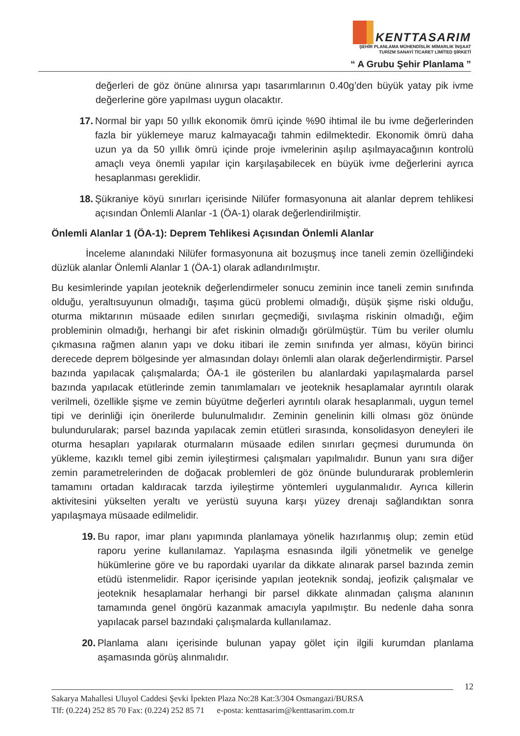KENTTASARIM
ŞEHİR PLANLAMA MÜHENDİSLİK MİMARLIK İNŞAAT
TURİZM SANAYİ TİCARET LİMİTED ŞİRKETİ
“ A Grubu Şehir Planlama ”
değerleri de göz önüne alınırsa yapı tasarımlarının 0.40g’den büyük yatay pik ivme değerlerine göre yapılması uygun olacaktır.
17. Normal bir yapı 50 yıllık ekonomik ömrü içinde %90 ihtimal ile bu ivme değerlerinden fazla bir yüklemeye maruz kalmayacağı tahmin edilmektedir. Ekonomik ömrü daha uzun ya da 50 yıllık ömrü içinde proje ivmelerinin aşılıp aşılmayacağının kontrolü amaçlı veya önemli yapılar için karşılaşabilecek en büyük ivme değerlerini ayrıca hesaplanması gereklidir.
18. Şükraniye köyü sınırları içerisinde Nilüfer formasyonuna ait alanlar deprem tehlikesi açısından Önlemli Alanlar -1 (ÖA-1) olarak değerlendirilmiştir.
Önlemli Alanlar 1 (ÖA-1): Deprem Tehlikesi Açısından Önlemli Alanlar
İnceleme alanındaki Nilüfer formasyonuna ait bozuşmuş ince taneli zemin özelliğindeki düzlük alanlar Önlemli Alanlar 1 (ÖA-1) olarak adlandırılmıştır.
Bu kesimlerinde yapılan jeoteknik değerlendirmeler sonucu zeminin ince taneli zemin sınıfında olduğu, yeraltısuyunun olmadığı, taşıma gücü problemi olmadığı, düşük şişme riski olduğu, oturma miktarının müsaade edilen sınırları geçmediği, sıvılaşma riskinin olmadığı, eğim probleminin olmadığı, herhangi bir afet riskinin olmadığı görülmüştür. Tüm bu veriler olumlu çıkmasına rağmen alanın yapı ve doku itibari ile zemin sınıfında yer alması, köyün birinci derecede deprem bölgesinde yer almasından dolayı önlemli alan olarak değerlendirmiştir. Parsel bazında yapılacak çalışmalarda; ÖA-1 ile gösterilen bu alanlardaki yapılaşmalarda parsel bazında yapılacak etütlerinde zemin tanımlamaları ve jeoteknik hesaplamalar ayrıntılı olarak verilmeli, özellikle şişme ve zemin büyütme değerleri ayrıntılı olarak hesaplanmalı, uygun temel tipi ve derinliği için önerilerde bulunulmalıdır. Zeminin genelinin killi olması göz önünde bulundurularak; parsel bazında yapılacak zemin etütleri sırasında, konsolidasyon deneyleri ile oturma hesapları yapılarak oturmaların müsaade edilen sınırları geçmesi durumunda ön yükleme, kazıklı temel gibi zemin iyileştirmesi çalışmaları yapılmalıdır. Bunun yanı sıra diğer zemin parametrelerinden de doğacak problemleri de göz önünde bulundurarak problemlerin tamamını ortadan kaldıracak tarzda iyileştirme yöntemleri uygulanmalıdır. Ayrıca killerin aktivitesini yükselten yeraltı ve yerüstü suyuna karşı yüzey drenajı sağlandıktan sonra yapılaşmaya müsaade edilmelidir.
19. Bu rapor, imar planı yapımında planlamaya yönelik hazırlanmış olup; zemin etüd raporu yerine kullanılamaz. Yapılaşma esnasında ilgili yönetmelik ve genelge hükümlerine göre ve bu rapordaki uyarılar da dikkate alınarak parsel bazında zemin etüdü istenmelidir. Rapor içerisinde yapılan jeoteknik sondaj, jeofizik çalışmalar ve jeoteknik hesaplamalar herhangi bir parsel dikkate alınmadan çalışma alanının tamamında genel öngörü kazanmak amacıyla yapılmıştır. Bu nedenle daha sonra yapılacak parsel bazındaki çalışmalarda kullanılamaz.
20. Planlama alanı içerisinde bulunan yapay gölet için ilgili kurumdan planlama aşamasında görüş alınmalıdır.
12
Sakarya Mahallesi Uluyol Caddesi Şevki İpekten Plaza No:28 Kat:3/304 Osmangazi/BURSA
Tlf: (0.224) 252 85 70 Fax: (0.224) 252 85 71 e-posta: kenttasarim@kenttasarim.com.tr